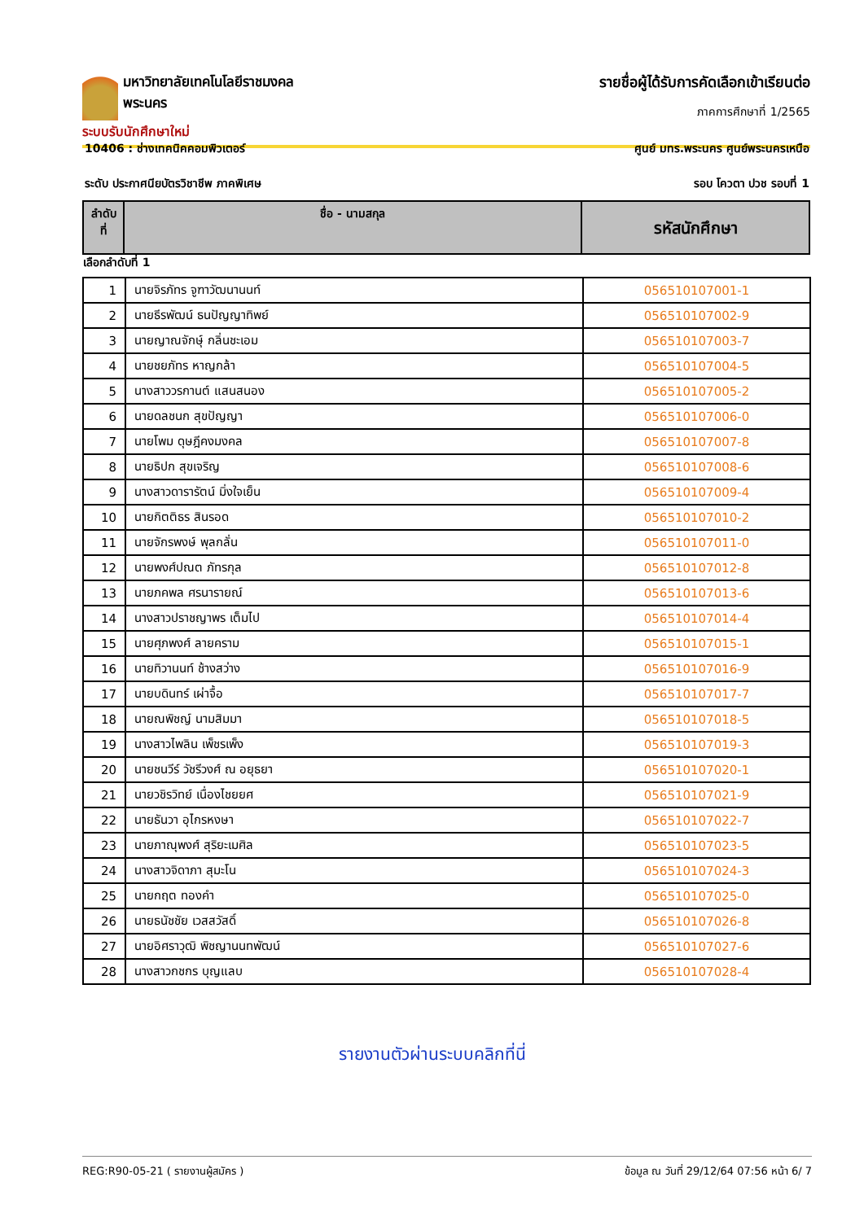มหาวิทยาลัยเทคโนโลยีราชมงคลพระนคร
ระบบรับนักศึกษาใหม่
รายชื่อผู้ได้รับการคัดเลือกเข้าเรียนต่อ
ภาคการศึกษาที่ 1/2565
10406 : ช่างเทคนิคคอมพิวเตอร์ ศูนย์ มทร.พระนคร ศูนย์พระนครเหนือ
ระดับ ประกาศนียบัตรวิชาชีพ ภาคพิเศษ รอบ โควตา ปวช รอบที่ 1
| ลำดับ ที่ | ชื่อ - นามสกุล | รหัสนักศึกษา |
| --- | --- | --- |
เลือกลำดับที่ 1
| 1 | นายจิรภัทร จูฑาวัฒนานนท์ | 056510107001-1 |
| 2 | นายธีรพัฒน์ ธนปัญญาทิพย์ | 056510107002-9 |
| 3 | นายญาณจักษุ์ กลิ่นชะเอม | 056510107003-7 |
| 4 | นายชยภัทร หาญกล้า | 056510107004-5 |
| 5 | นางสาววรกานต์ แสนสนอง | 056510107005-2 |
| 6 | นายดลชนก สุขปัญญา | 056510107006-0 |
| 7 | นายโพม ดุษฎีคงมงคล | 056510107007-8 |
| 8 | นายธิปก สุขเจริญ | 056510107008-6 |
| 9 | นางสาวดารารัตน์ มิ่งใจเย็น | 056510107009-4 |
| 10 | นายกิตติธร สินรอด | 056510107010-2 |
| 11 | นายจักรพงษ์ พุลกลั่น | 056510107011-0 |
| 12 | นายพงศ์ปณต ภัทรกุล | 056510107012-8 |
| 13 | นายภคพล ศรนารายณ์ | 056510107013-6 |
| 14 | นางสาวปราชญาพร เต็มไป | 056510107014-4 |
| 15 | นายศุภพงศ์ ลายคราม | 056510107015-1 |
| 16 | นายทิวานนท์ ช้างสว่าง | 056510107016-9 |
| 17 | นายบดินทร์ เผ่าจื้อ | 056510107017-7 |
| 18 | นายณพิชญ์ นามสิมมา | 056510107018-5 |
| 19 | นางสาวไพลิน เพ็ชรเพ็ง | 056510107019-3 |
| 20 | นายชนวีร์ วัชรีวงศ์ ณ อยุธยา | 056510107020-1 |
| 21 | นายวชิรวิทย์ เนื่องไชยยศ | 056510107021-9 |
| 22 | นายธันวา อุไกรหงษา | 056510107022-7 |
| 23 | นายภาณุพงศ์ สุริยะเมศิล | 056510107023-5 |
| 24 | นางสาวจิดาภา สุมะโน | 056510107024-3 |
| 25 | นายกฤต ทองคำ | 056510107025-0 |
| 26 | นายธนัชชัย เวสสวัสดิ์ | 056510107026-8 |
| 27 | นายอิศราวุฒิ พิชญานนทพัฒน์ | 056510107027-6 |
| 28 | นางสาวกชกร บุญแลบ | 056510107028-4 |
รายงานตัวผ่านระบบคลิกที่นี่
REG:R90-05-21 ( รายงานผู้สมัคร ) ข้อมูล ณ วันที่ 29/12/64 07:56 หน้า 6/ 7